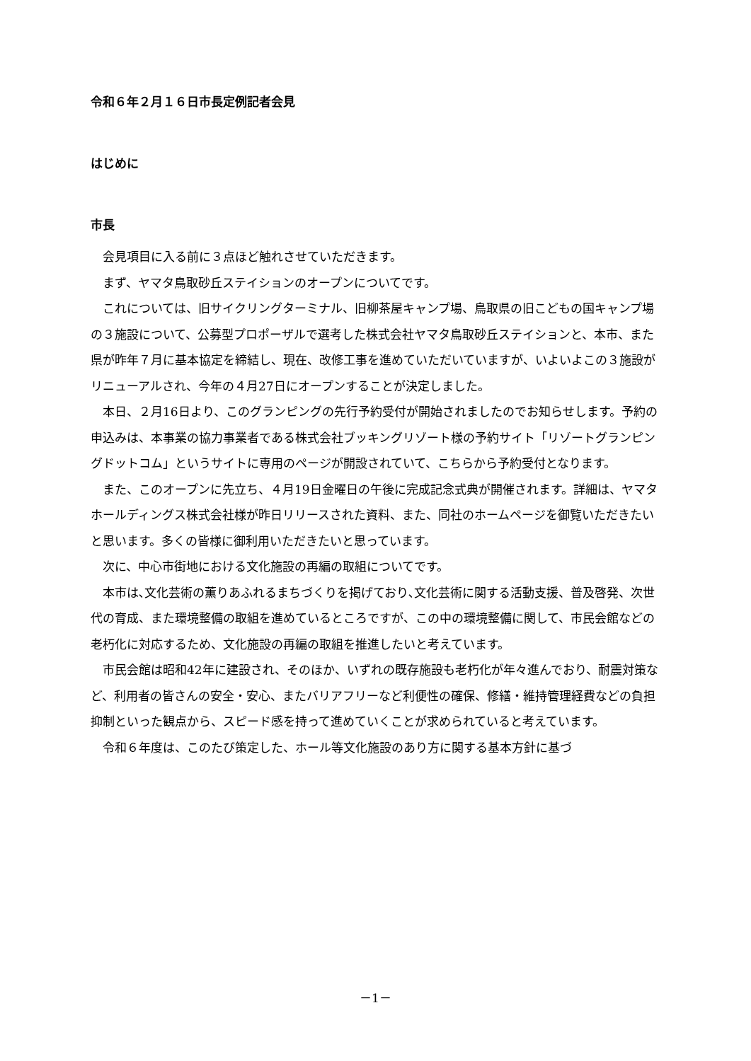令和６年２月１６日市長定例記者会見
はじめに
市長
会見項目に入る前に３点ほど触れさせていただきます。
まず、ヤマタ鳥取砂丘ステイションのオープンについてです。
これについては、旧サイクリングターミナル、旧柳茶屋キャンプ場、鳥取県の旧こどもの国キャンプ場の３施設について、公募型プロポーザルで選考した株式会社ヤマタ鳥取砂丘ステイションと、本市、また県が昨年７月に基本協定を締結し、現在、改修工事を進めていただいていますが、いよいよこの３施設がリニューアルされ、今年の４月27日にオープンすることが決定しました。
本日、２月16日より、このグランピングの先行予約受付が開始されましたのでお知らせします。予約の申込みは、本事業の協力事業者である株式会社ブッキングリゾート様の予約サイト「リゾートグランピングドットコム」というサイトに専用のページが開設されていて、こちらから予約受付となります。
また、このオープンに先立ち、４月19日金曜日の午後に完成記念式典が開催されます。詳細は、ヤマタホールディングス株式会社様が昨日リリースされた資料、また、同社のホームページを御覧いただきたいと思います。多くの皆様に御利用いただきたいと思っています。
次に、中心市街地における文化施設の再編の取組についてです。
本市は､文化芸術の薫りあふれるまちづくりを掲げており､文化芸術に関する活動支援、普及啓発、次世代の育成、また環境整備の取組を進めているところですが、この中の環境整備に関して、市民会館などの老朽化に対応するため、文化施設の再編の取組を推進したいと考えています。
市民会館は昭和42年に建設され、そのほか、いずれの既存施設も老朽化が年々進んでおり、耐震対策など、利用者の皆さんの安全・安心、またバリアフリーなど利便性の確保、修繕・維持管理経費などの負担抑制といった観点から、スピード感を持って進めていくことが求められていると考えています。
令和６年度は、このたび策定した、ホール等文化施設のあり方に関する基本方針に基づ
－1－